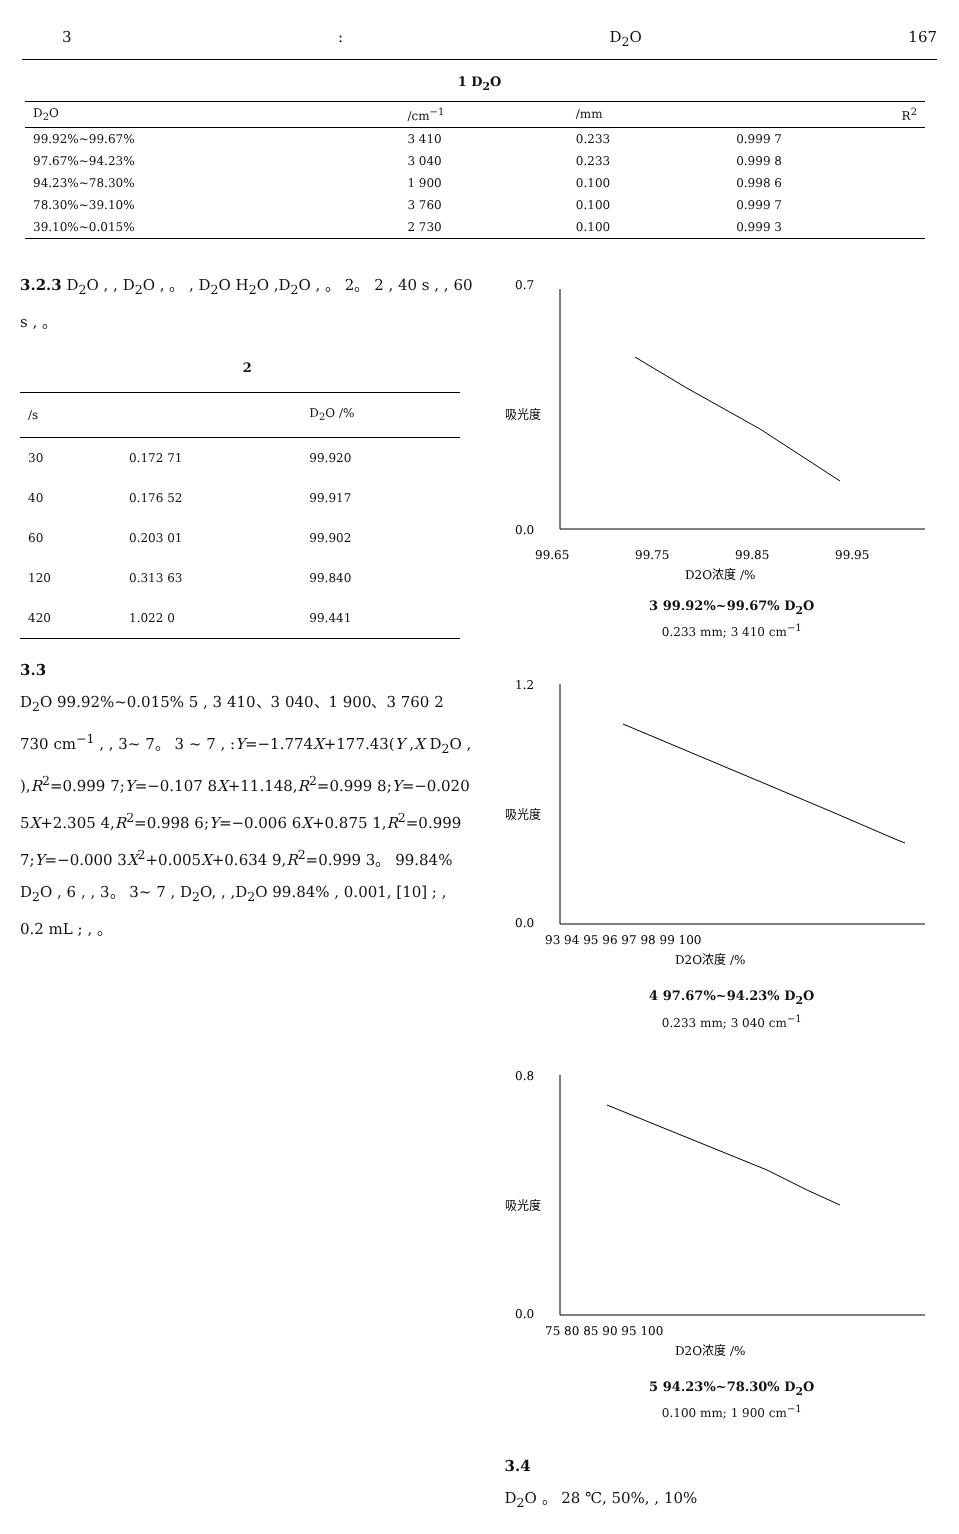3: D<sub>2</sub>O 167
1 D<sub>2</sub>O
| D<sub>2</sub>O | /cm<sup>−1</sup> | /mm | R<sup>2</sup> |
| --- | --- | --- | --- |
| 99.92%~99.67% | 3 410 | 0.233 | 0.999 7 |
| 97.67%~94.23% | 3 040 | 0.233 | 0.999 8 |
| 94.23%~78.30% | 1 900 | 0.100 | 0.998 6 |
| 78.30%~39.10% | 3 760 | 0.100 | 0.999 7 |
| 39.10%~0.015% | 2 730 | 0.100 | 0.999 3 |
3.2.3 D<sub>2</sub>O , , D<sub>2</sub>O , 。 , D<sub>2</sub>O H<sub>2</sub>O ,D<sub>2</sub>O , 。 2。 2 , 40 s , , 60 s , 。
2
| /s | | D<sub>2</sub>O /% |
| --- | --- | --- |
| 30 | 0.172 71 | 99.920 |
| 40 | 0.176 52 | 99.917 |
| 60 | 0.203 01 | 99.902 |
| 120 | 0.313 63 | 99.840 |
| 420 | 1.022 0 | 99.441 |
3.3
D<sub>2</sub>O 99.92%~0.015% 5 , 3 410、3 040、1 900、3 760 2 730 cm<sup>−1</sup> , , 3~ 7。 3 ~ 7 , :Y=−1.774X+177.43(Y ,X D<sub>2</sub>O , ),R<sup>2</sup>=0.999 7;Y=−0.107 8X+11.148,R<sup>2</sup>=0.999 8;Y=−0.020 5X+2.305 4,R<sup>2</sup>=0.998 6;Y=−0.006 6X+0.875 1,R<sup>2</sup>=0.999 7;Y=−0.000 3X<sup>2</sup>+0.005X+0.634 9,R<sup>2</sup>=0.999 3。 99.84% D<sub>2</sub>O , 6 , , 3。 3~ 7 , D<sub>2</sub>O, , ,D<sub>2</sub>O 99.84% , 0.001, [10] ; , 0.2 mL ; , 。
0.7
0.0
99.65
99.75
99.85
99.95
D2O浓度 /%
吸光度
3 99.92%~99.67% D<sub>2</sub>O
0.233 mm; 3 410 cm<sup>−1</sup>
1.2
0.0
93 94 95 96 97 98 99 100
D2O浓度 /%
吸光度
4 97.67%~94.23% D<sub>2</sub>O
0.233 mm; 3 040 cm<sup>−1</sup>
0.8
0.0
75 80 85 90 95 100
D2O浓度 /%
吸光度
5 94.23%~78.30% D<sub>2</sub>O
0.100 mm; 1 900 cm<sup>−1</sup>
3.4
D<sub>2</sub>O 。 28 ℃, 50%, , 10%